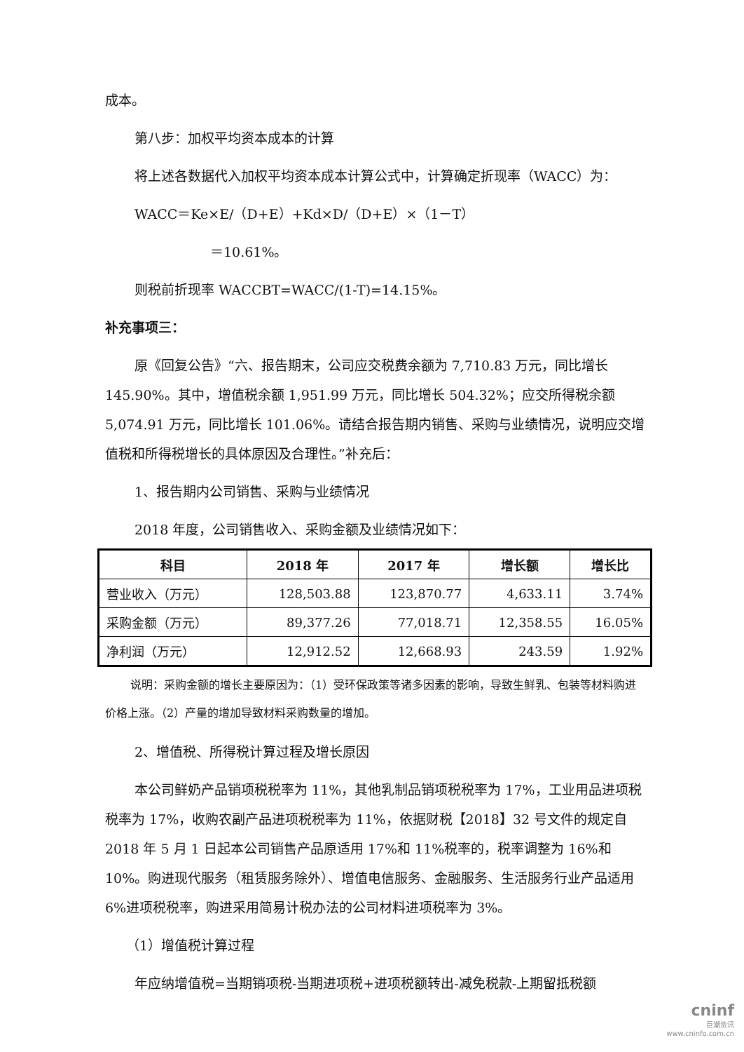成本。
第八步：加权平均资本成本的计算
将上述各数据代入加权平均资本成本计算公式中，计算确定折现率（WACC）为：
WACC＝Ke×E/（D+E）+Kd×D/（D+E）×（1－T）
＝10.61%。
则税前折现率 WACCBT=WACC/(1-T)=14.15%。
补充事项三：
原《回复公告》“六、报告期末，公司应交税费余额为 7,710.83 万元，同比增长 145.90%。其中，增值税余额 1,951.99 万元，同比增长 504.32%；应交所得税余额 5,074.91 万元，同比增长 101.06%。请结合报告期内销售、采购与业绩情况，说明应交增值税和所得税增长的具体原因及合理性。”补充后：
1、报告期内公司销售、采购与业绩情况
2018 年度，公司销售收入、采购金额及业绩情况如下：
| 科目 | 2018 年 | 2017 年 | 增长额 | 增长比 |
| --- | --- | --- | --- | --- |
| 营业收入（万元） | 128,503.88 | 123,870.77 | 4,633.11 | 3.74% |
| 采购金额（万元） | 89,377.26 | 77,018.71 | 12,358.55 | 16.05% |
| 净利润（万元） | 12,912.52 | 12,668.93 | 243.59 | 1.92% |
说明：采购金额的增长主要原因为：（1）受环保政策等诸多因素的影响，导致生鲜乳、包装等材料购进价格上涨。（2）产量的增加导致材料采购数量的增加。
2、增值税、所得税计算过程及增长原因
本公司鲜奶产品销项税税率为 11%，其他乳制品销项税税率为 17%，工业用品进项税税率为 17%，收购农副产品进项税税率为 11%，依据财税【2018】32 号文件的规定自 2018 年 5 月 1 日起本公司销售产品原适用 17%和 11%税率的，税率调整为 16%和 10%。购进现代服务（租赁服务除外）、增值电信服务、金融服务、生活服务行业产品适用 6%进项税税率，购进采用简易计税办法的公司材料进项税率为 3%。
（1）增值税计算过程
年应纳增值税=当期销项税-当期进项税+进项税额转出-减免税款-上期留抵税额
cninf
巨潮资讯
www.cninfo.com.cn